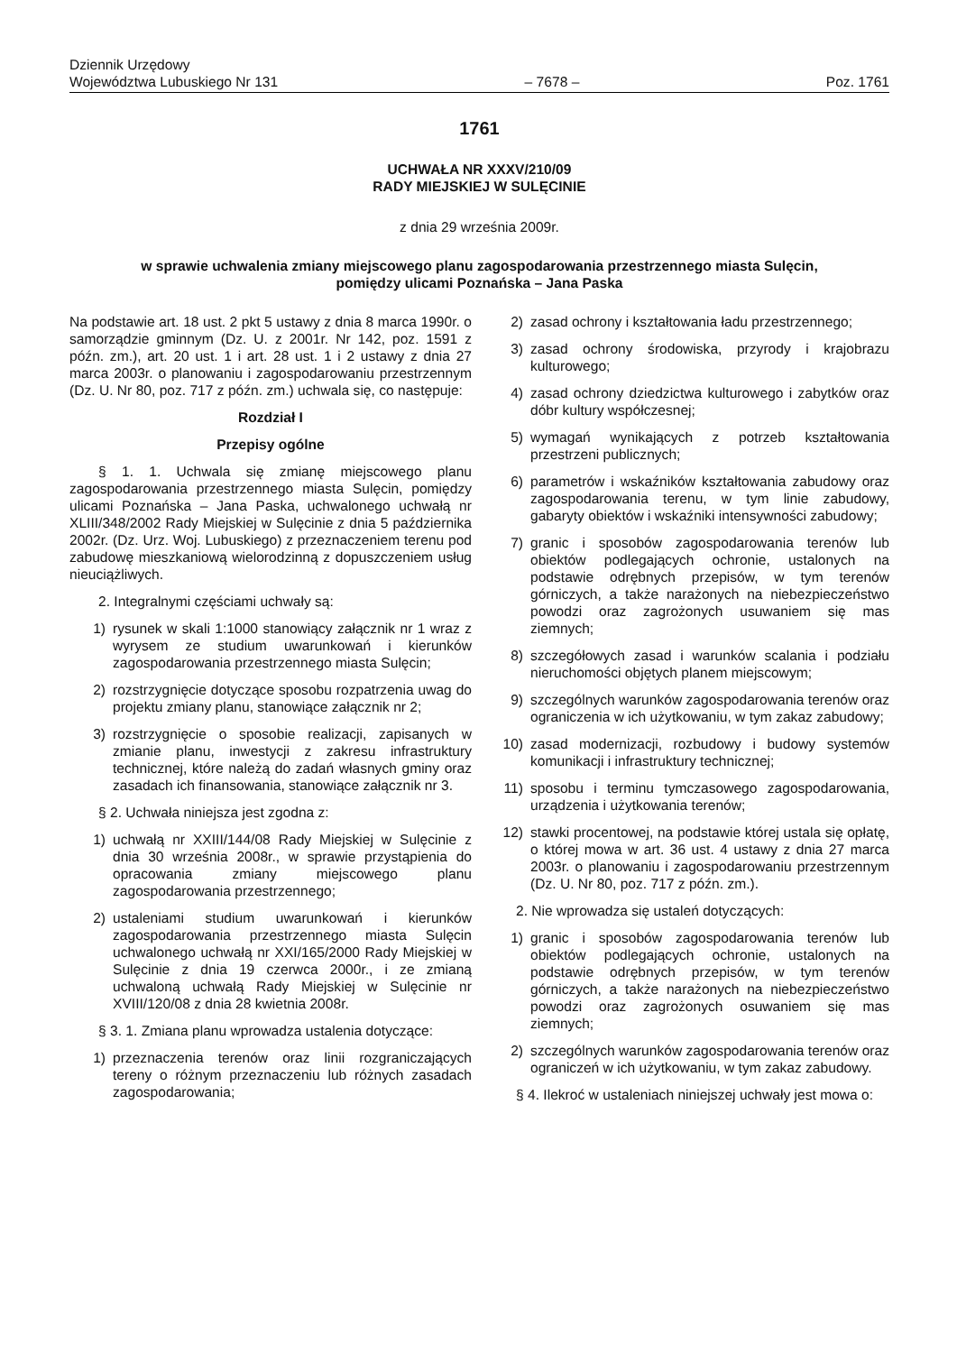Dziennik Urzędowy
Województwa Lubuskiego Nr 131
– 7678 –
Poz. 1761
1761
UCHWAŁA NR XXXV/210/09
RADY MIEJSKIEJ W SULĘCINIE
z dnia 29 września 2009r.
w sprawie uchwalenia zmiany miejscowego planu zagospodarowania przestrzennego miasta Sulęcin,
pomiędzy ulicami Poznańska – Jana Paska
Na podstawie art. 18 ust. 2 pkt 5 ustawy z dnia 8 marca 1990r. o samorządzie gminnym (Dz. U. z 2001r. Nr 142, poz. 1591 z późn. zm.), art. 20 ust. 1 i art. 28 ust. 1 i 2 ustawy z dnia 27 marca 2003r. o planowaniu i zagospodarowaniu przestrzennym (Dz. U. Nr 80, poz. 717 z późn. zm.) uchwala się, co następuje:
Rozdział I
Przepisy ogólne
§ 1. 1. Uchwala się zmianę miejscowego planu zagospodarowania przestrzennego miasta Sulęcin, pomiędzy ulicami Poznańska – Jana Paska, uchwalonego uchwałą nr XLIII/348/2002 Rady Miejskiej w Sulęcinie z dnia 5 października 2002r. (Dz. Urz. Woj. Lubuskiego) z przeznaczeniem terenu pod zabudowę mieszkaniową wielorodzinną z dopuszczeniem usług nieuciążliwych.
2. Integralnymi częściami uchwały są:
1) rysunek w skali 1:1000 stanowiący załącznik nr 1 wraz z wyrysem ze studium uwarunkowań i kierunków zagospodarowania przestrzennego miasta Sulęcin;
2) rozstrzygnięcie dotyczące sposobu rozpatrzenia uwag do projektu zmiany planu, stanowiące załącznik nr 2;
3) rozstrzygnięcie o sposobie realizacji, zapisanych w zmianie planu, inwestycji z zakresu infrastruktury technicznej, które należą do zadań własnych gminy oraz zasadach ich finansowania, stanowiące załącznik nr 3.
§ 2. Uchwała niniejsza jest zgodna z:
1) uchwałą nr XXIII/144/08 Rady Miejskiej w Sulęcinie z dnia 30 września 2008r., w sprawie przystąpienia do opracowania zmiany miejscowego planu zagospodarowania przestrzennego;
2) ustaleniami studium uwarunkowań i kierunków zagospodarowania przestrzennego miasta Sulęcin uchwalonego uchwałą nr XXI/165/2000 Rady Miejskiej w Sulęcinie z dnia 19 czerwca 2000r., i ze zmianą uchwaloną uchwałą Rady Miejskiej w Sulęcinie nr XVIII/120/08 z dnia 28 kwietnia 2008r.
§ 3. 1. Zmiana planu wprowadza ustalenia dotyczące:
1) przeznaczenia terenów oraz linii rozgraniczających tereny o różnym przeznaczeniu lub różnych zasadach zagospodarowania;
2) zasad ochrony i kształtowania ładu przestrzennego;
3) zasad ochrony środowiska, przyrody i krajobrazu kulturowego;
4) zasad ochrony dziedzictwa kulturowego i zabytków oraz dóbr kultury współczesnej;
5) wymagań wynikających z potrzeb kształtowania przestrzeni publicznych;
6) parametrów i wskaźników kształtowania zabudowy oraz zagospodarowania terenu, w tym linie zabudowy, gabaryty obiektów i wskaźniki intensywności zabudowy;
7) granic i sposobów zagospodarowania terenów lub obiektów podlegających ochronie, ustalonych na podstawie odrębnych przepisów, w tym terenów górniczych, a także narażonych na niebezpieczeństwo powodzi oraz zagrożonych usuwaniem się mas ziemnych;
8) szczegółowych zasad i warunków scalania i podziału nieruchomości objętych planem miejscowym;
9) szczególnych warunków zagospodarowania terenów oraz ograniczenia w ich użytkowaniu, w tym zakaz zabudowy;
10) zasad modernizacji, rozbudowy i budowy systemów komunikacji i infrastruktury technicznej;
11) sposobu i terminu tymczasowego zagospodarowania, urządzenia i użytkowania terenów;
12) stawki procentowej, na podstawie której ustala się opłatę, o której mowa w art. 36 ust. 4 ustawy z dnia 27 marca 2003r. o planowaniu i zagospodarowaniu przestrzennym (Dz. U. Nr 80, poz. 717 z późn. zm.).
2. Nie wprowadza się ustaleń dotyczących:
1) granic i sposobów zagospodarowania terenów lub obiektów podlegających ochronie, ustalonych na podstawie odrębnych przepisów, w tym terenów górniczych, a także narażonych na niebezpieczeństwo powodzi oraz zagrożonych osuwaniem się mas ziemnych;
2) szczególnych warunków zagospodarowania terenów oraz ograniczeń w ich użytkowaniu, w tym zakaz zabudowy.
§ 4. Ilekroć w ustaleniach niniejszej uchwały jest mowa o: